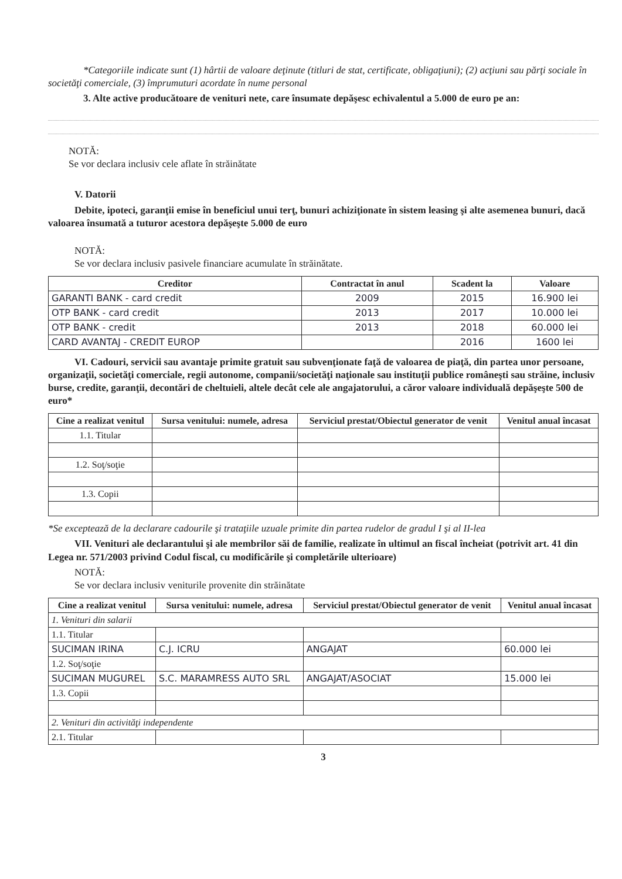*Categoriile indicate sunt (1) hârtii de valoare deţinute (titluri de stat, certificate, obligaţiuni); (2) acţiuni sau părţi sociale în societăţi comerciale, (3) împrumuturi acordate în nume personal
3. Alte active producătoare de venituri nete, care însumate depăşesc echivalentul a 5.000 de euro pe an:
NOTĂ:
Se vor declara inclusiv cele aflate în străinătate
V. Datorii
Debite, ipoteci, garanţii emise în beneficiul unui terţ, bunuri achiziţionate în sistem leasing şi alte asemenea bunuri, dacă valoarea însumată a tuturor acestora depăşeşte 5.000 de euro
NOTĂ:
Se vor declara inclusiv pasivele financiare acumulate în străinătate.
| Creditor | Contractat în anul | Scadent la | Valoare |
| --- | --- | --- | --- |
| GARANTI BANK - card credit | 2009 | 2015 | 16.900 lei |
| OTP BANK - card credit | 2013 | 2017 | 10.000 lei |
| OTP BANK - credit | 2013 | 2018 | 60.000 lei |
| CARD AVANTAJ - CREDIT EUROP | | 2016 | 1600 lei |
VI. Cadouri, servicii sau avantaje primite gratuit sau subvenţionate faţă de valoarea de piaţă, din partea unor persoane, organizaţii, societăţi comerciale, regii autonome, companii/societăţi naţionale sau instituţii publice româneşti sau străine, inclusiv burse, credite, garanţii, decontări de cheltuieli, altele decât cele ale angajatorului, a căror valoare individuală depăşeşte 500 de euro*
| Cine a realizat venitul | Sursa venitului: numele, adresa | Serviciul prestat/Obiectul generator de venit | Venitul anual încasat |
| --- | --- | --- | --- |
| 1.1. Titular | | | |
| 1.2. Soţ/soţie | | | |
| 1.3. Copii | | | |
*Se exceptează de la declarare cadourile şi trataţiile uzuale primite din partea rudelor de gradul I şi al II-lea
VII. Venituri ale declarantului şi ale membrilor săi de familie, realizate în ultimul an fiscal încheiat (potrivit art. 41 din Legea nr. 571/2003 privind Codul fiscal, cu modificările şi completările ulterioare)
NOTĂ:
Se vor declara inclusiv veniturile provenite din străinătate
| Cine a realizat venitul | Sursa venitului: numele, adresa | Serviciul prestat/Obiectul generator de venit | Venitul anual încasat |
| --- | --- | --- | --- |
| 1. Venituri din salarii | | | |
| 1.1. Titular | | | |
| SUCIMAN IRINA | C.J. ICRU | ANGAJAT | 60.000 lei |
| 1.2. Soţ/soţie | | | |
| SUCIMAN MUGUREL | S.C. MARAMRESS AUTO SRL | ANGAJAT/ASOCIAT | 15.000 lei |
| 1.3. Copii | | | |
| 2. Venituri din activităţi independente | | | |
| 2.1. Titular | | | |
3